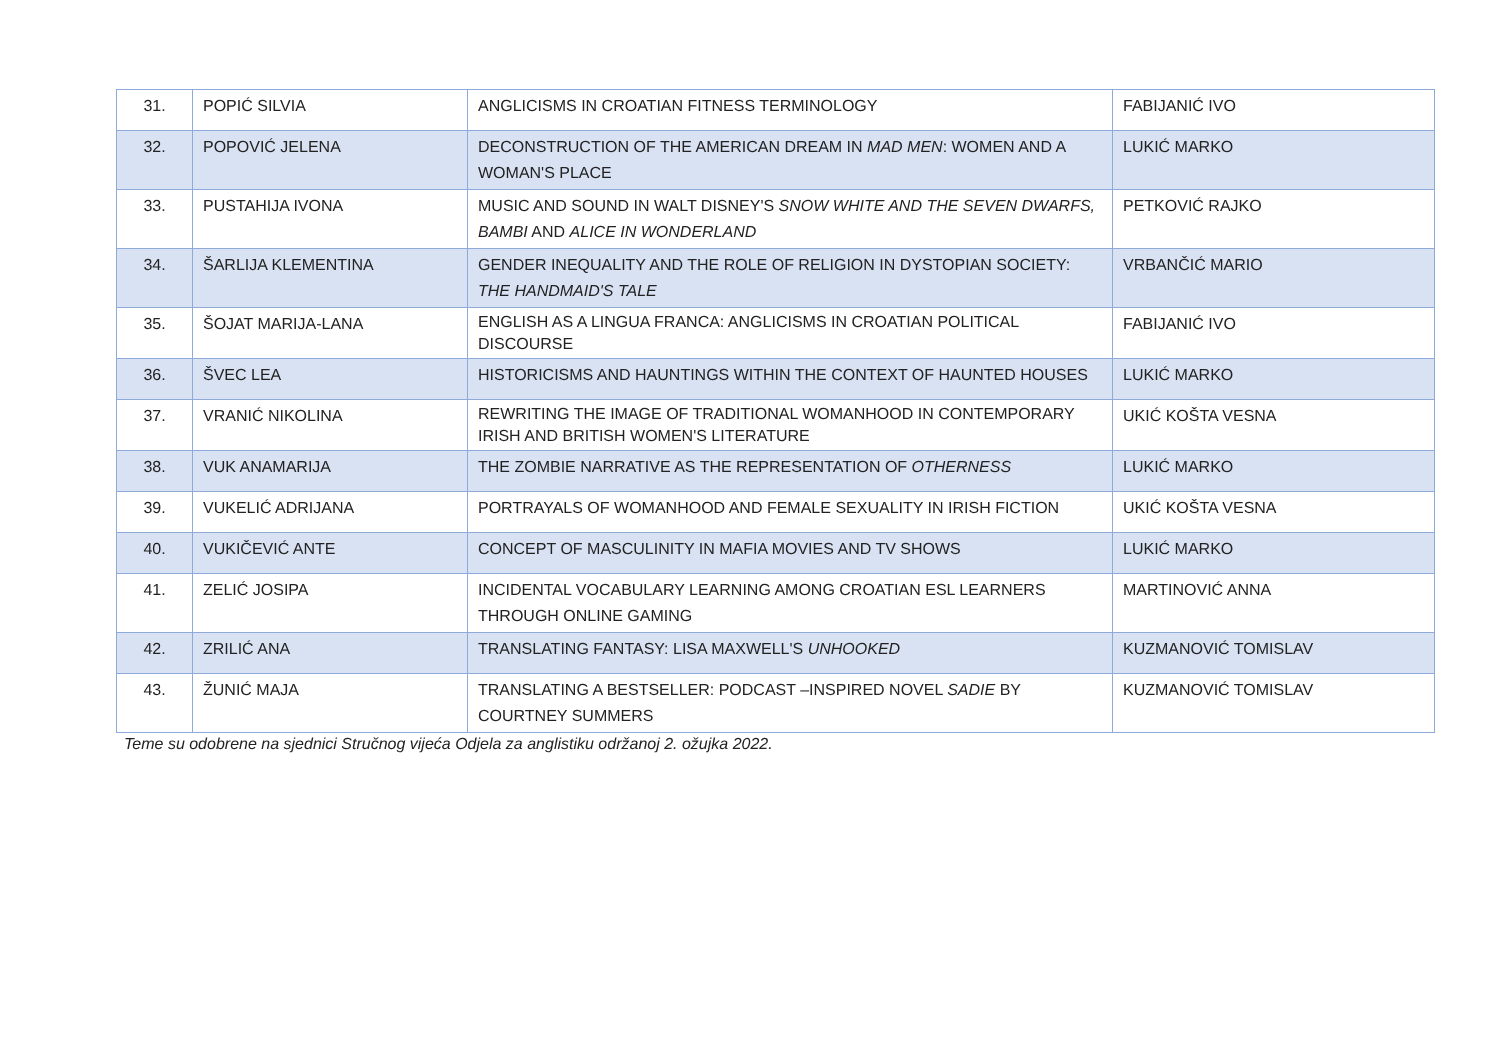| 31. | POPIĆ SILVIA | ANGLICISMS IN CROATIAN FITNESS TERMINOLOGY | FABIJANIĆ IVO |
| 32. | POPOVIĆ JELENA | DECONSTRUCTION OF THE AMERICAN DREAM IN MAD MEN : WOMEN AND A WOMAN'S PLACE | LUKIĆ MARKO |
| 33. | PUSTAHIJA IVONA | MUSIC AND SOUND IN WALT DISNEY'S SNOW WHITE AND THE SEVEN DWARFS, BAMBI AND ALICE IN WONDERLAND | PETKOVIĆ RAJKO |
| 34. | ŠARLIJA KLEMENTINA | GENDER INEQUALITY AND THE ROLE OF RELIGION IN DYSTOPIAN SOCIETY: THE HANDMAID'S TALE | VRBANČIĆ MARIO |
| 35. | ŠOJAT MARIJA-LANA | ENGLISH AS A LINGUA FRANCA: ANGLICISMS IN CROATIAN POLITICAL DISCOURSE | FABIJANIĆ IVO |
| 36. | ŠVEC LEA | HISTORICISMS AND HAUNTINGS WITHIN THE CONTEXT OF HAUNTED HOUSES | LUKIĆ MARKO |
| 37. | VRANIĆ NIKOLINA | REWRITING THE IMAGE OF TRADITIONAL WOMANHOOD IN CONTEMPORARY IRISH AND BRITISH WOMEN'S LITERATURE | UKIĆ KOŠTA VESNA |
| 38. | VUK ANAMARIJA | THE ZOMBIE NARRATIVE AS THE REPRESENTATION OF OTHERNESS | LUKIĆ MARKO |
| 39. | VUKELIĆ ADRIJANA | PORTRAYALS OF WOMANHOOD AND FEMALE SEXUALITY IN IRISH FICTION | UKIĆ KOŠTA VESNA |
| 40. | VUKIČEVIĆ ANTE | CONCEPT OF MASCULINITY IN MAFIA MOVIES AND TV SHOWS | LUKIĆ MARKO |
| 41. | ZELIĆ JOSIPA | INCIDENTAL VOCABULARY LEARNING AMONG CROATIAN ESL LEARNERS THROUGH ONLINE GAMING | MARTINOVIĆ ANNA |
| 42. | ZRILIĆ ANA | TRANSLATING FANTASY: LISA MAXWELL'S UNHOOKED | KUZMANOVIĆ TOMISLAV |
| 43. | ŽUNIĆ MAJA | TRANSLATING A BESTSELLER: PODCAST –INSPIRED NOVEL SADIE BY COURTNEY SUMMERS | KUZMANOVIĆ TOMISLAV |
Teme su odobrene na sjednici Stručnog vijeća Odjela za anglistiku održanoj 2. ožujka 2022.